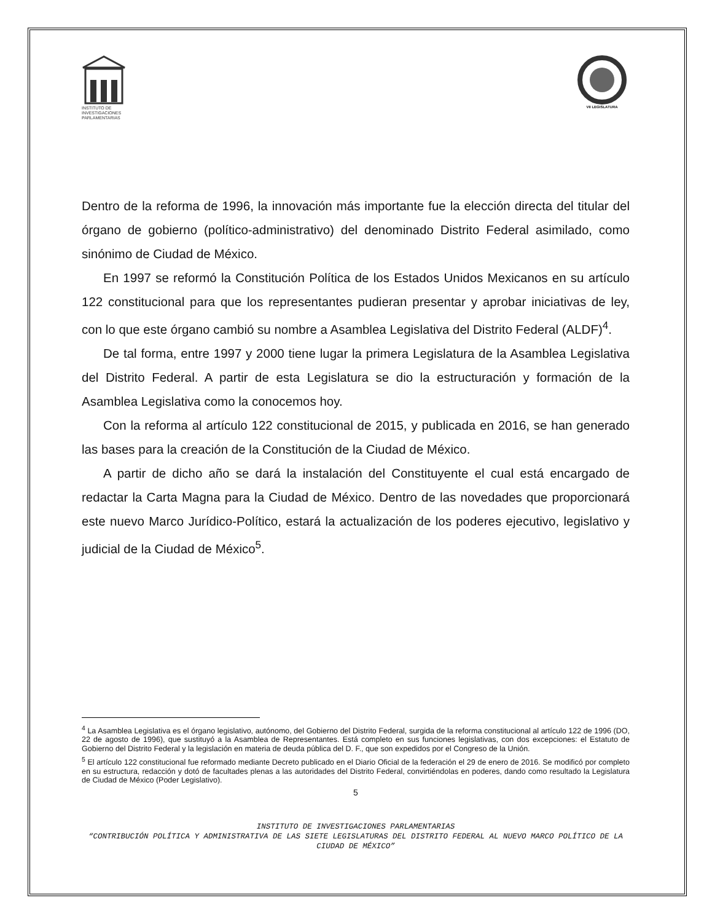INSTITUTO DE
INVESTIGACIONES
PARLAMENTARIAS
VII LEGISLATURA
Dentro de la reforma de 1996, la innovación más importante fue la elección directa del titular del órgano de gobierno (político-administrativo) del denominado Distrito Federal asimilado, como sinónimo de Ciudad de México.
En 1997 se reformó la Constitución Política de los Estados Unidos Mexicanos en su artículo 122 constitucional para que los representantes pudieran presentar y aprobar iniciativas de ley, con lo que este órgano cambió su nombre a Asamblea Legislativa del Distrito Federal (ALDF)<sup>4</sup>.
De tal forma, entre 1997 y 2000 tiene lugar la primera Legislatura de la Asamblea Legislativa del Distrito Federal. A partir de esta Legislatura se dio la estructuración y formación de la Asamblea Legislativa como la conocemos hoy.
Con la reforma al artículo 122 constitucional de 2015, y publicada en 2016, se han generado las bases para la creación de la Constitución de la Ciudad de México.
A partir de dicho año se dará la instalación del Constituyente el cual está encargado de redactar la Carta Magna para la Ciudad de México. Dentro de las novedades que proporcionará este nuevo Marco Jurídico-Político, estará la actualización de los poderes ejecutivo, legislativo y judicial de la Ciudad de México<sup>5</sup>.
<sup>4</sup> La Asamblea Legislativa es el órgano legislativo, autónomo, del Gobierno del Distrito Federal, surgida de la reforma constitucional al artículo 122 de 1996 (DO, 22 de agosto de 1996), que sustituyó a la Asamblea de Representantes. Está completo en sus funciones legislativas, con dos excepciones: el Estatuto de Gobierno del Distrito Federal y la legislación en materia de deuda pública del D. F., que son expedidos por el Congreso de la Unión.
<sup>5</sup> El artículo 122 constitucional fue reformado mediante Decreto publicado en el Diario Oficial de la federación el 29 de enero de 2016. Se modificó por completo en su estructura, redacción y dotó de facultades plenas a las autoridades del Distrito Federal, convirtiéndolas en poderes, dando como resultado la Legislatura de Ciudad de México (Poder Legislativo).
5
INSTITUTO DE INVESTIGACIONES PARLAMENTARIAS
“CONTRIBUCIÓN POLÍTICA Y ADMINISTRATIVA DE LAS SIETE LEGISLATURAS DEL DISTRITO FEDERAL AL NUEVO MARCO POLÍTICO DE LA CIUDAD DE MÉXICO”